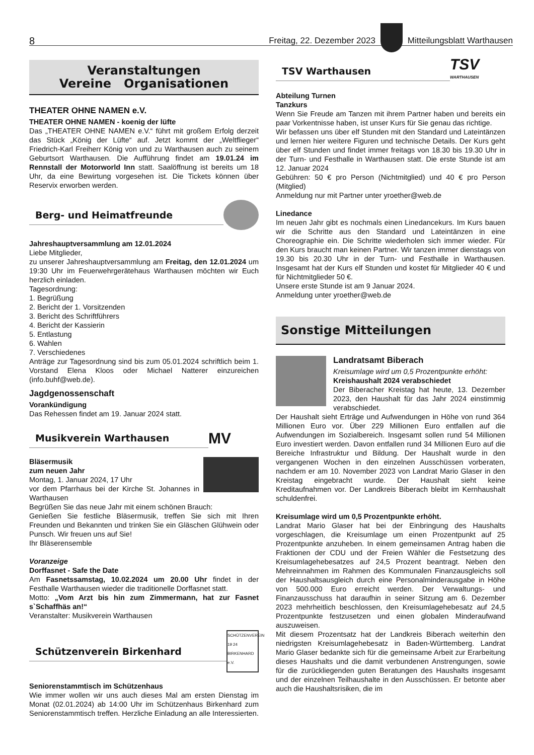8 Freitag, 22. Dezember 2023
Mitteilungsblatt Warthausen
Veranstaltungen
Vereine Organisationen
THEATER OHNE NAMEN e.V.
THEATER OHNE NAMEN - koenig der lüfte
Das „THEATER OHNE NAMEN e.V.“ führt mit großem Erfolg derzeit das Stück „König der Lüfte“ auf. Jetzt kommt der „Weltflieger“ Friedrich-Karl Freiherr König von und zu Warthausen auch zu seinem Geburtsort Warthausen. Die Aufführung findet am 19.01.24 im Rennstall der Motorworld Inn statt. Saalöffnung ist bereits um 18 Uhr, da eine Bewirtung vorgesehen ist. Die Tickets können über Reservix erworben werden.
Berg- und Heimatfreunde
Jahreshauptversammlung am 12.01.2024
Liebe Mitglieder,
zu unserer Jahreshauptversammlung am Freitag, den 12.01.2024 um 19:30 Uhr im Feuerwehrgerätehaus Warthausen möchten wir Euch herzlich einladen.
Tagesordnung:
1. Begrüßung
2. Bericht der 1. Vorsitzenden
3. Bericht des Schriftführers
4. Bericht der Kassierin
5. Entlastung
6. Wahlen
7. Verschiedenes
Anträge zur Tagesordnung sind bis zum 05.01.2024 schriftlich beim 1. Vorstand Elena Kloos oder Michael Natterer einzureichen (info.buhf@web.de).
Jagdgenossenschaft
Vorankündigung
Das Rehessen findet am 19. Januar 2024 statt.
Musikverein Warthausen
MV
Bläsermusik
zum neuen Jahr
Montag, 1. Januar 2024, 17 Uhr
vor dem Pfarrhaus bei der Kirche St. Johannes in Warthausen
Begrüßen Sie das neue Jahr mit einem schönen Brauch:
Genießen Sie festliche Bläsermusik, treffen Sie sich mit Ihren Freunden und Bekannten und trinken Sie ein Gläschen Glühwein oder Punsch. Wir freuen uns auf Sie!
Ihr Bläserensemble
Voranzeige
Dorffasnet - Safe the Date
Am Fasnetssamstag, 10.02.2024 um 20.00 Uhr findet in der Festhalle Warthausen wieder die traditionelle Dorffasnet statt.
Motto: „Vom Arzt bis hin zum Zimmermann, hat zur Fasnet s`Schaffhäs an!“
Veranstalter: Musikverein Warthausen
Schützenverein Birkenhard
SCHÜTZENVEREIN 19 24 BIRKENHARD e.V.
Seniorenstammtisch im Schützenhaus
Wie immer wollen wir uns auch dieses Mal am ersten Dienstag im Monat (02.01.2024) ab 14:00 Uhr im Schützenhaus Birkenhard zum Seniorenstammtisch treffen. Herzliche Einladung an alle Interessierten.
TSV Warthausen
TSV
WARTHAUSEN
Abteilung Turnen
Tanzkurs
Wenn Sie Freude am Tanzen mit ihrem Partner haben und bereits ein paar Vorkentnisse haben, ist unser Kurs für Sie genau das richtige.
Wir befassen uns über elf Stunden mit den Standard und Lateintänzen und lernen hier weitere Figuren und technische Details. Der Kurs geht über elf Stunden und findet immer freitags von 18.30 bis 19.30 Uhr in der Turn- und Festhalle in Warthausen statt. Die erste Stunde ist am 12. Januar 2024
Gebühren: 50 € pro Person (Nichtmitglied) und 40 € pro Person (Mitglied)
Anmeldung nur mit Partner unter yroether@web.de
Linedance
Im neuen Jahr gibt es nochmals einen Linedancekurs. Im Kurs bauen wir die Schritte aus den Standard und Lateintänzen in eine Choreographie ein. Die Schritte wiederholen sich immer wieder. Für den Kurs braucht man keinen Partner. Wir tanzen immer dienstags von 19.30 bis 20.30 Uhr in der Turn- und Festhalle in Warthausen. Insgesamt hat der Kurs elf Stunden und kostet für Mitglieder 40 € und für Nichtmitglieder 50 €.
Unsere erste Stunde ist am 9 Januar 2024.
Anmeldung unter yroether@web.de
Sonstige Mitteilungen
Landratsamt Biberach
Kreisumlage wird um 0,5 Prozentpunkte erhöht:
Kreishaushalt 2024 verabschiedet
Der Biberacher Kreistag hat heute, 13. Dezember 2023, den Haushalt für das Jahr 2024 einstimmig verabschiedet.
Der Haushalt sieht Erträge und Aufwendungen in Höhe von rund 364 Millionen Euro vor. Über 229 Millionen Euro entfallen auf die Aufwendungen im Sozialbereich. Insgesamt sollen rund 54 Millionen Euro investiert werden. Davon entfallen rund 34 Millionen Euro auf die Bereiche Infrastruktur und Bildung. Der Haushalt wurde in den vergangenen Wochen in den einzelnen Ausschüssen vorberaten, nachdem er am 10. November 2023 von Landrat Mario Glaser in den Kreistag eingebracht wurde. Der Haushalt sieht keine Kreditaufnahmen vor. Der Landkreis Biberach bleibt im Kernhaushalt schuldenfrei.
Kreisumlage wird um 0,5 Prozentpunkte erhöht.
Landrat Mario Glaser hat bei der Einbringung des Haushalts vorgeschlagen, die Kreisumlage um einen Prozentpunkt auf 25 Prozentpunkte anzuheben. In einem gemeinsamen Antrag haben die Fraktionen der CDU und der Freien Wähler die Festsetzung des Kreisumlagehebesatzes auf 24,5 Prozent beantragt. Neben den Mehreinnahmen im Rahmen des Kommunalen Finanzausgleichs soll der Haushaltsausgleich durch eine Personalminderausgabe in Höhe von 500.000 Euro erreicht werden. Der Verwaltungs- und Finanzausschuss hat daraufhin in seiner Sitzung am 6. Dezember 2023 mehrheitlich beschlossen, den Kreisumlagehebesatz auf 24,5 Prozentpunkte festzusetzen und einen globalen Minderaufwand auszuweisen.
Mit diesem Prozentsatz hat der Landkreis Biberach weiterhin den niedrigsten Kreisumlagehebesatz in Baden-Württemberg. Landrat Mario Glaser bedankte sich für die gemeinsame Arbeit zur Erarbeitung dieses Haushalts und die damit verbundenen Anstrengungen, sowie für die zurückliegenden guten Beratungen des Haushalts insgesamt und der einzelnen Teilhaushalte in den Ausschüssen. Er betonte aber auch die Haushaltsrisiken, die im